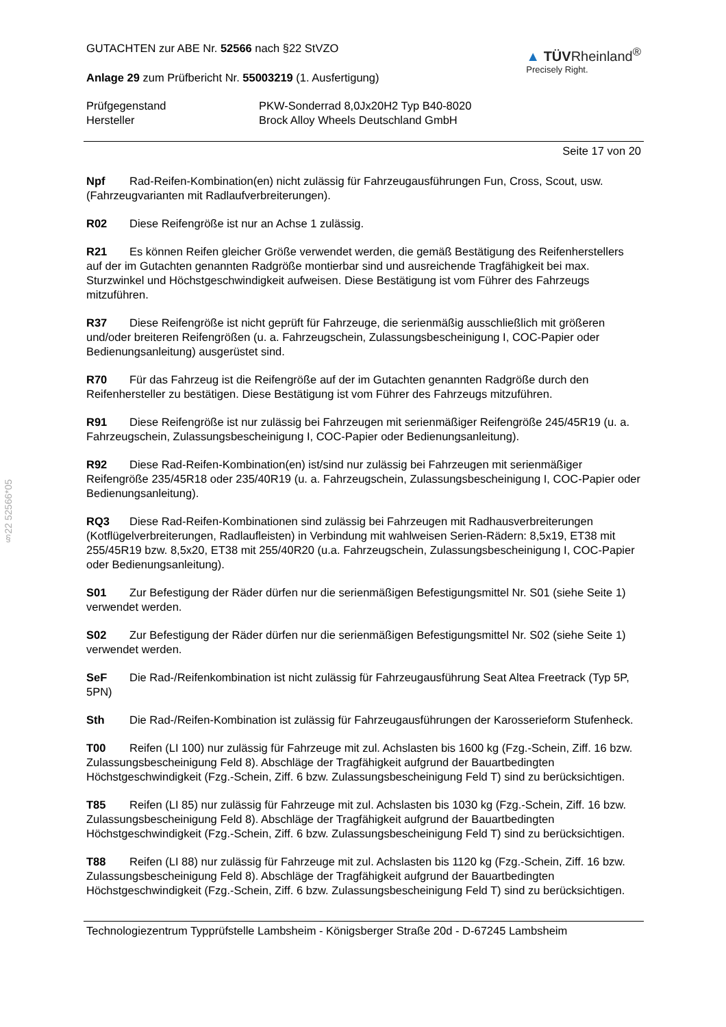§22 52566*05
GUTACHTEN zur ABE Nr. 52566 nach §22 StVZO
Anlage 29 zum Prüfbericht Nr. 55003219 (1. Ausfertigung)
▲ TÜVRheinland<sup>®</sup>
Precisely Right.
Prüfgegenstand
Hersteller
PKW-Sonderrad 8,0Jx20H2 Typ B40-8020
Brock Alloy Wheels Deutschland GmbH
Seite 17 von 20
Npf Rad-Reifen-Kombination(en) nicht zulässig für Fahrzeugausführungen Fun, Cross, Scout, usw. (Fahrzeugvarianten mit Radlaufverbreiterungen).
R02 Diese Reifengröße ist nur an Achse 1 zulässig.
R21 Es können Reifen gleicher Größe verwendet werden, die gemäß Bestätigung des Reifenherstellers auf der im Gutachten genannten Radgröße montierbar sind und ausreichende Tragfähigkeit bei max. Sturzwinkel und Höchstgeschwindigkeit aufweisen. Diese Bestätigung ist vom Führer des Fahrzeugs mitzuführen.
R37 Diese Reifengröße ist nicht geprüft für Fahrzeuge, die serienmäßig ausschließlich mit größeren und/oder breiteren Reifengrößen (u. a. Fahrzeugschein, Zulassungsbescheinigung I, COC-Papier oder Bedienungsanleitung) ausgerüstet sind.
R70 Für das Fahrzeug ist die Reifengröße auf der im Gutachten genannten Radgröße durch den Reifenhersteller zu bestätigen. Diese Bestätigung ist vom Führer des Fahrzeugs mitzuführen.
R91 Diese Reifengröße ist nur zulässig bei Fahrzeugen mit serienmäßiger Reifengröße 245/45R19 (u. a. Fahrzeugschein, Zulassungsbescheinigung I, COC-Papier oder Bedienungsanleitung).
R92 Diese Rad-Reifen-Kombination(en) ist/sind nur zulässig bei Fahrzeugen mit serienmäßiger Reifengröße 235/45R18 oder 235/40R19 (u. a. Fahrzeugschein, Zulassungsbescheinigung I, COC-Papier oder Bedienungsanleitung).
RQ3 Diese Rad-Reifen-Kombinationen sind zulässig bei Fahrzeugen mit Radhausverbreiterungen (Kotflügelverbreiterungen, Radlaufleisten) in Verbindung mit wahlweisen Serien-Rädern: 8,5x19, ET38 mit 255/45R19 bzw. 8,5x20, ET38 mit 255/40R20 (u.a. Fahrzeugschein, Zulassungsbescheinigung I, COC-Papier oder Bedienungsanleitung).
S01 Zur Befestigung der Räder dürfen nur die serienmäßigen Befestigungsmittel Nr. S01 (siehe Seite 1) verwendet werden.
S02 Zur Befestigung der Räder dürfen nur die serienmäßigen Befestigungsmittel Nr. S02 (siehe Seite 1) verwendet werden.
SeF Die Rad-/Reifenkombination ist nicht zulässig für Fahrzeugausführung Seat Altea Freetrack (Typ 5P, 5PN)
Sth Die Rad-/Reifen-Kombination ist zulässig für Fahrzeugausführungen der Karosserieform Stufenheck.
T00 Reifen (LI 100) nur zulässig für Fahrzeuge mit zul. Achslasten bis 1600 kg (Fzg.-Schein, Ziff. 16 bzw. Zulassungsbescheinigung Feld 8). Abschläge der Tragfähigkeit aufgrund der Bauartbedingten Höchstgeschwindigkeit (Fzg.-Schein, Ziff. 6 bzw. Zulassungsbescheinigung Feld T) sind zu berücksichtigen.
T85 Reifen (LI 85) nur zulässig für Fahrzeuge mit zul. Achslasten bis 1030 kg (Fzg.-Schein, Ziff. 16 bzw. Zulassungsbescheinigung Feld 8). Abschläge der Tragfähigkeit aufgrund der Bauartbedingten Höchstgeschwindigkeit (Fzg.-Schein, Ziff. 6 bzw. Zulassungsbescheinigung Feld T) sind zu berücksichtigen.
T88 Reifen (LI 88) nur zulässig für Fahrzeuge mit zul. Achslasten bis 1120 kg (Fzg.-Schein, Ziff. 16 bzw. Zulassungsbescheinigung Feld 8). Abschläge der Tragfähigkeit aufgrund der Bauartbedingten Höchstgeschwindigkeit (Fzg.-Schein, Ziff. 6 bzw. Zulassungsbescheinigung Feld T) sind zu berücksichtigen.
Technologiezentrum Typprüfstelle Lambsheim - Königsberger Straße 20d - D-67245 Lambsheim